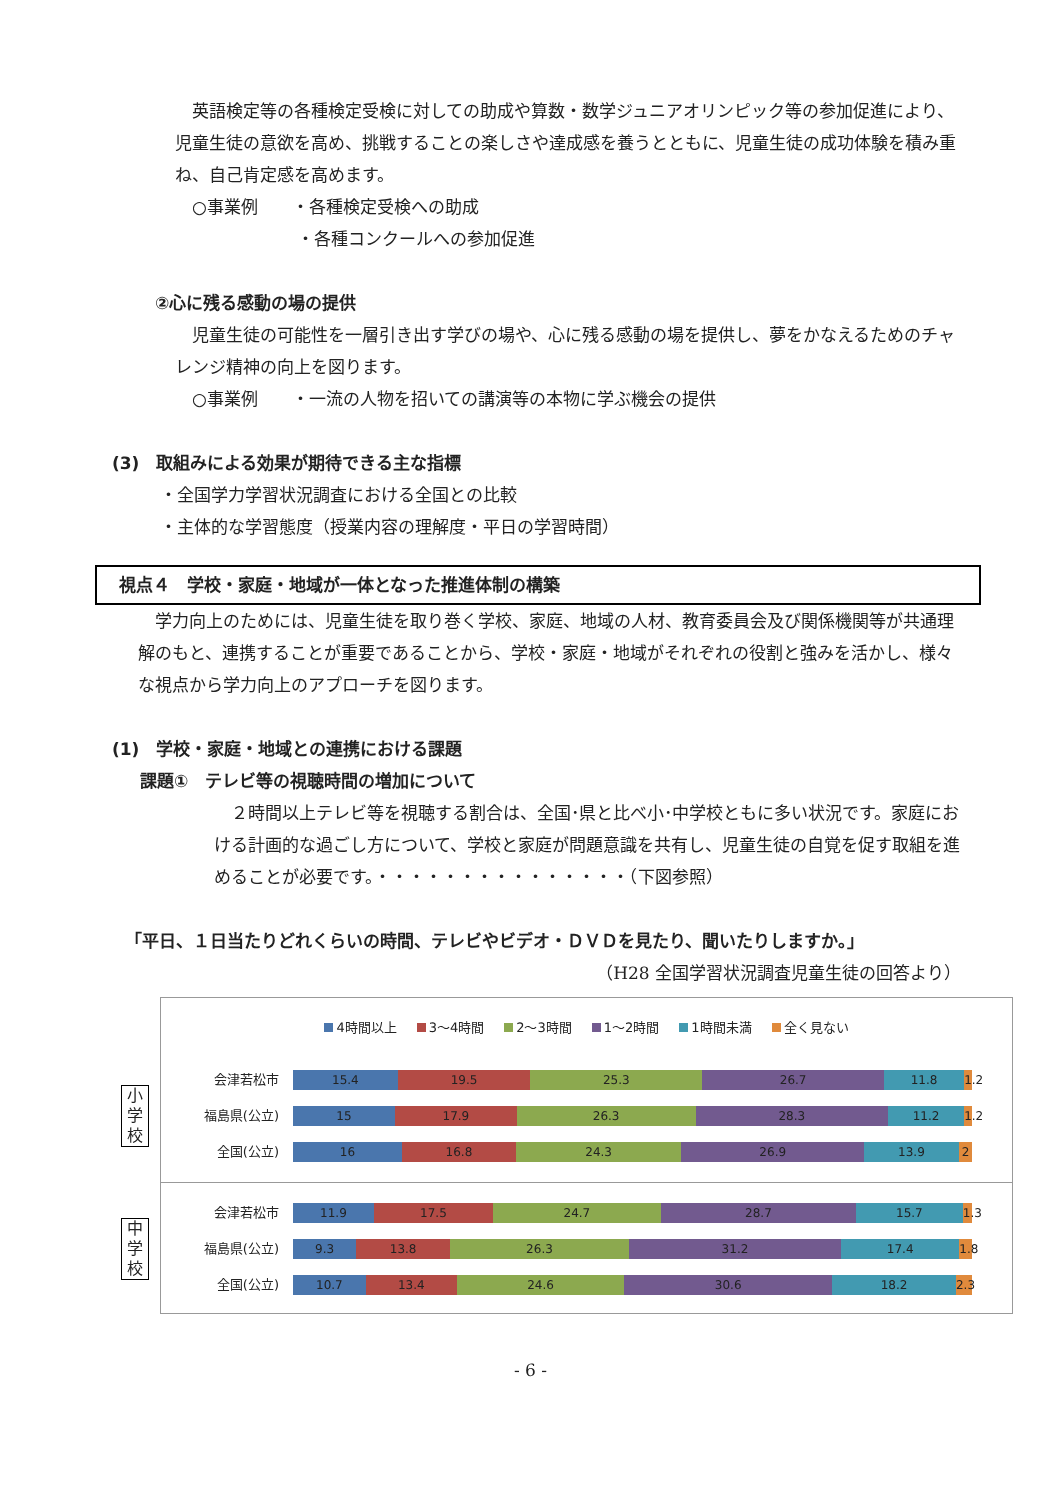英語検定等の各種検定受検に対しての助成や算数・数学ジュニアオリンピック等の参加促進により、児童生徒の意欲を高め、挑戦することの楽しさや達成感を養うとともに、児童生徒の成功体験を積み重ね、自己肯定感を高めます。
○事業例　　・各種検定受検への助成
・各種コンクールへの参加促進
②心に残る感動の場の提供
児童生徒の可能性を一層引き出す学びの場や、心に残る感動の場を提供し、夢をかなえるためのチャレンジ精神の向上を図ります。
○事業例　　・一流の人物を招いての講演等の本物に学ぶ機会の提供
(3)　取組みによる効果が期待できる主な指標
・全国学力学習状況調査における全国との比較
・主体的な学習態度（授業内容の理解度・平日の学習時間）
視点４　学校・家庭・地域が一体となった推進体制の構築
学力向上のためには、児童生徒を取り巻く学校、家庭、地域の人材、教育委員会及び関係機関等が共通理解のもと、連携することが重要であることから、学校・家庭・地域がそれぞれの役割と強みを活かし、様々な視点から学力向上のアプローチを図ります。
(1)　学校・家庭・地域との連携における課題
課題①　テレビ等の視聴時間の増加について
２時間以上テレビ等を視聴する割合は、全国･県と比べ小･中学校ともに多い状況です。家庭における計画的な過ごし方について、学校と家庭が問題意識を共有し、児童生徒の自覚を促す取組を進めることが必要です。・・・・・・・・・・・・・・・（下図参照）
「平日、１日当たりどれくらいの時間、テレビやビデオ・ＤＶＤを見たり、聞いたりしますか。」
（H28 全国学習状況調査児童生徒の回答より）
4時間以上 3～4時間 2～3時間 1～2時間 1時間未満 全く見ない
小学校
会津若松市
15.4 19.5 25.3 26.7 11.8 1.2
福島県(公立)
15 17.9 26.3 28.3 11.2 1.2
全国(公立)
16 16.8 24.3 26.9 13.9 2
中学校
会津若松市
11.9 17.5 24.7 28.7 15.7 1.3
福島県(公立)
9.3 13.8 26.3 31.2 17.4 1.8
全国(公立)
10.7 13.4 24.6 30.6 18.2 2.3
- 6 -